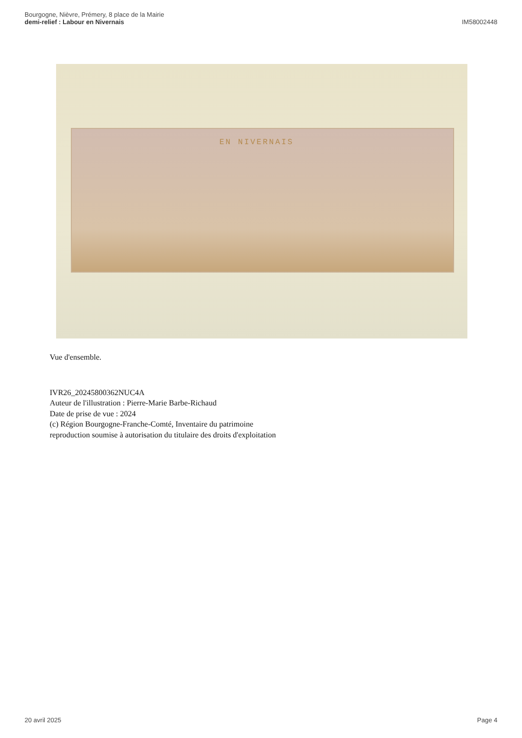Bourgogne, Nièvre, Prémery, 8 place de la Mairie
demi-relief : Labour en Nivernais
IM58002448
EN NIVERNAIS
Vue d'ensemble.
IVR26_20245800362NUC4A
Auteur de l'illustration : Pierre-Marie Barbe-Richaud
Date de prise de vue : 2024
(c) Région Bourgogne-Franche-Comté, Inventaire du patrimoine
reproduction soumise à autorisation du titulaire des droits d'exploitation
20 avril 2025 Page 4